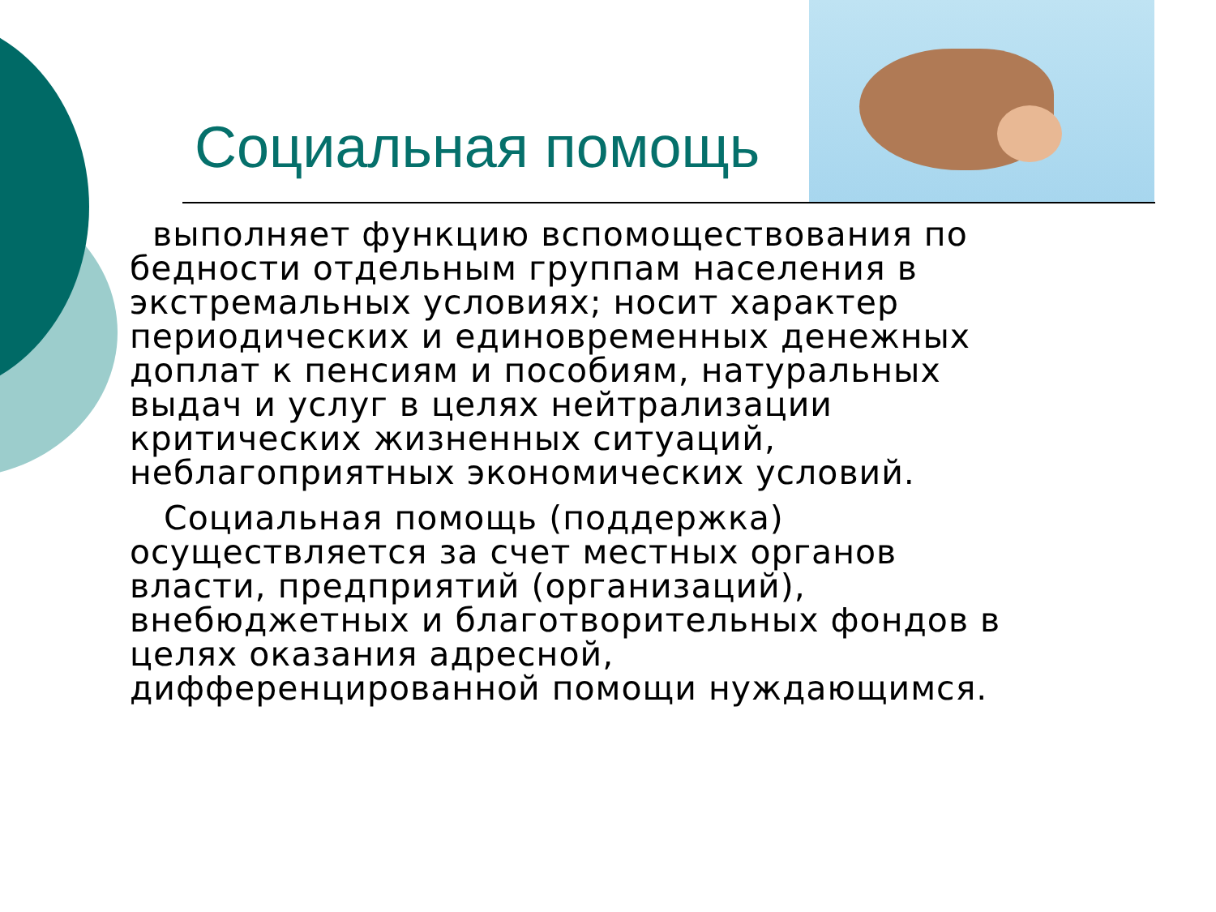Социальная помощь
выполняет функцию вспомоществования по бедности отдельным группам населения в экстремальных условиях; носит характер периодических и единовременных денежных доплат к пенсиям и пособиям, натуральных выдач и услуг в целях нейтрализации критических жизненных ситуаций, неблагоприятных экономических условий.
Социальная помощь (поддержка) осуществляется за счет местных органов власти, предприятий (организаций), внебюджетных и благотворительных фондов в целях оказания адресной, дифференцированной помощи нуждающимся.